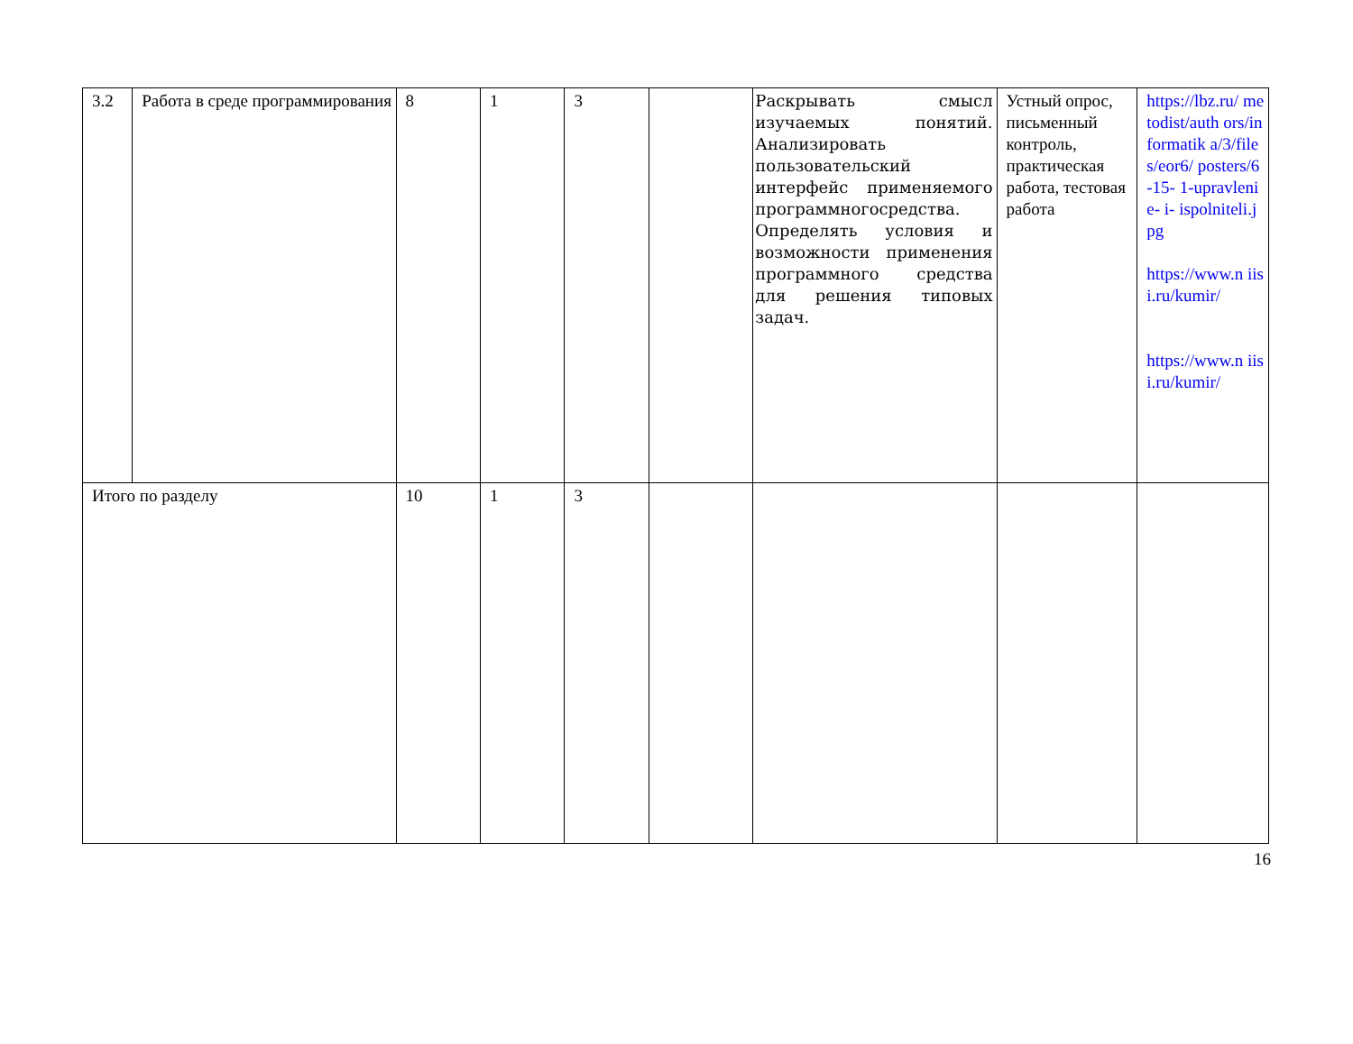| 3.2 | Работа в среде программирования | 8 | 1 | 3 | | Раскрывать смысл изучаемых понятий. Анализировать пользовательский интерфейс применяемого программногосредства. Определять условия и возможности применения программного средства для решения типовых задач. | Устный опрос, письменный контроль, практическая работа, тестовая работа | https://lbz.ru/ metodist/auth ors/informatik a/3/files/eor6/ posters/6-15- 1-upravlenie- i- ispolniteli.jpg https://www.n iisi.ru/kumir/ https://www.n iisi.ru/kumir/ |
| Итого по разделу | | 10 | 1 | 3 | | | | |
16